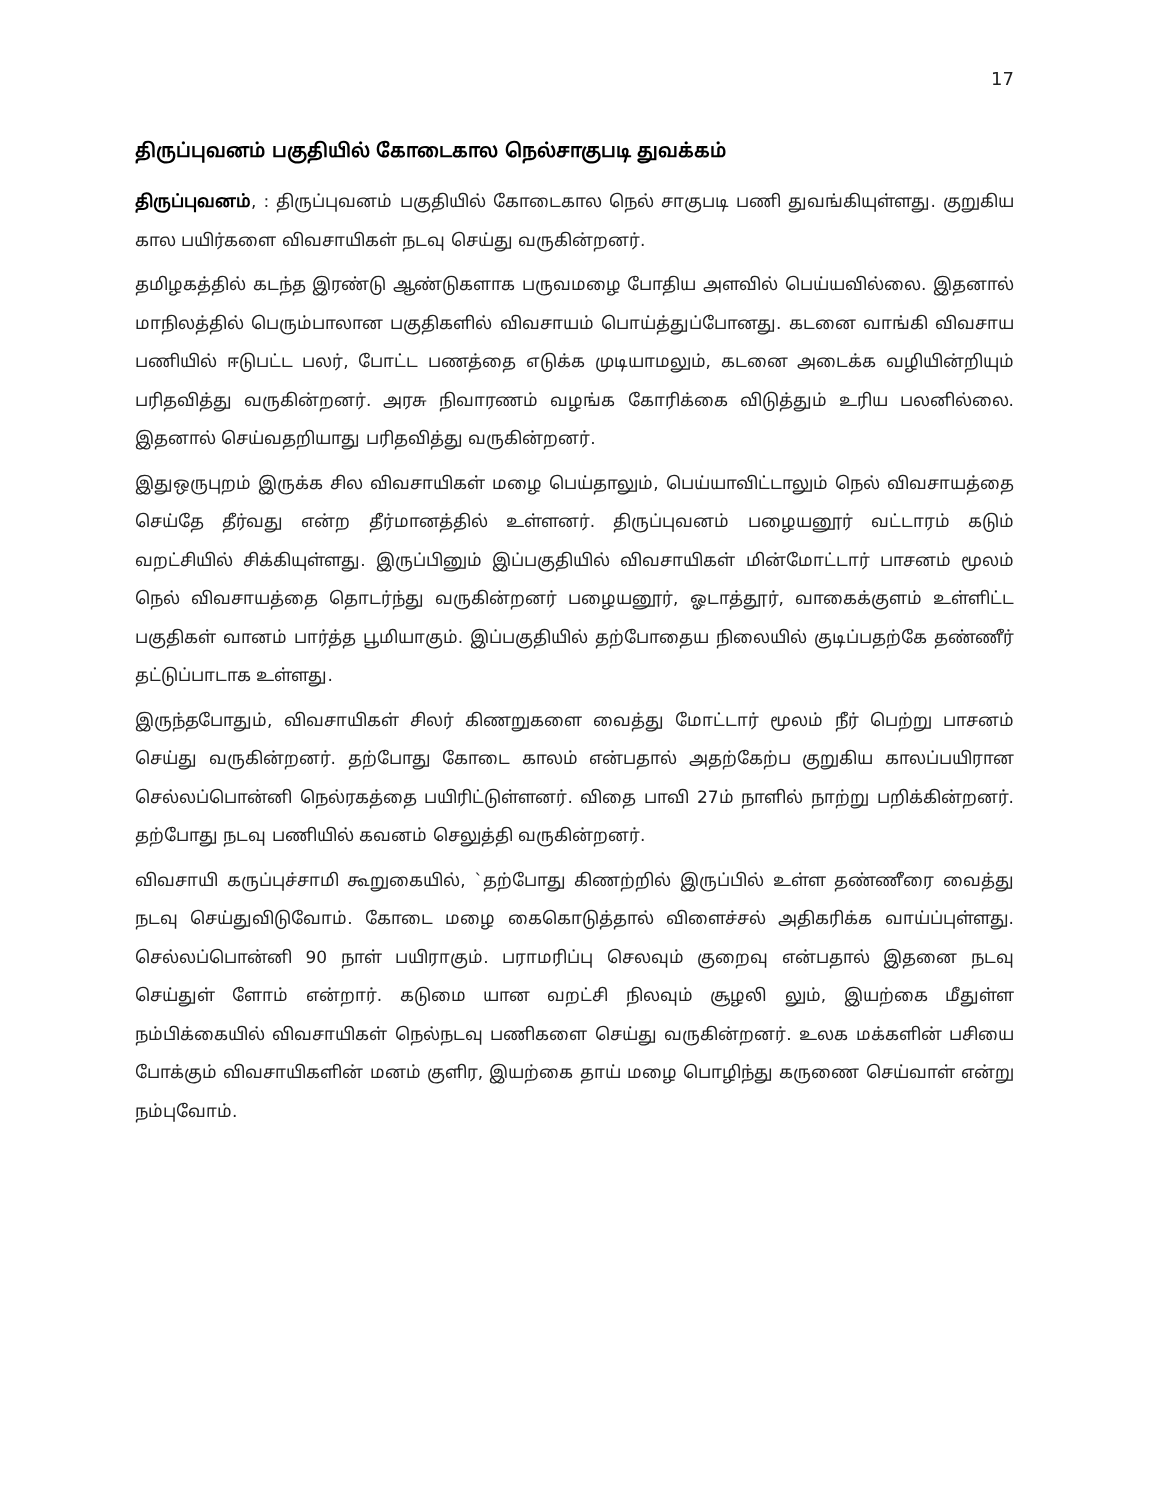17
திருப்புவனம் பகுதியில் கோடைகால நெல்சாகுபடி துவக்கம்
திருப்புவனம், : திருப்புவனம் பகுதியில் கோடைகால நெல் சாகுபடி பணி துவங்கியுள்ளது. குறுகிய கால பயிர்களை விவசாயிகள் நடவு செய்து வருகின்றனர்.
தமிழகத்தில் கடந்த இரண்டு ஆண்டுகளாக பருவமழை போதிய அளவில் பெய்யவில்லை. இதனால் மாநிலத்தில் பெரும்பாலான பகுதிகளில் விவசாயம் பொய்த்துப்போனது. கடனை வாங்கி விவசாய பணியில் ஈடுபட்ட பலர், போட்ட பணத்தை எடுக்க முடியாமலும், கடனை அடைக்க வழியின்றியும் பரிதவித்து வருகின்றனர். அரசு நிவாரணம் வழங்க கோரிக்கை விடுத்தும் உரிய பலனில்லை. இதனால் செய்வதறியாது பரிதவித்து வருகின்றனர்.
இதுஒருபுறம் இருக்க சில விவசாயிகள் மழை பெய்தாலும், பெய்யாவிட்டாலும் நெல் விவசாயத்தை செய்தே தீர்வது என்ற தீர்மானத்தில் உள்ளனர். திருப்புவனம் பழையனூர் வட்டாரம் கடும் வறட்சியில் சிக்கியுள்ளது. இருப்பினும் இப்பகுதியில் விவசாயிகள் மின்மோட்டார் பாசனம் மூலம் நெல் விவசாயத்தை தொடர்ந்து வருகின்றனர் பழையனூர், ஓடாத்தூர், வாகைக்குளம் உள்ளிட்ட பகுதிகள் வானம் பார்த்த பூமியாகும். இப்பகுதியில் தற்போதைய நிலையில் குடிப்பதற்கே தண்ணீர் தட்டுப்பாடாக உள்ளது.
இருந்தபோதும், விவசாயிகள் சிலர் கிணறுகளை வைத்து மோட்டார் மூலம் நீர் பெற்று பாசனம் செய்து வருகின்றனர். தற்போது கோடை காலம் என்பதால் அதற்கேற்ப குறுகிய காலப்பயிரான செல்லப்பொன்னி நெல்ரகத்தை பயிரிட்டுள்ளனர். விதை பாவி 27ம் நாளில் நாற்று பறிக்கின்றனர். தற்போது நடவு பணியில் கவனம் செலுத்தி வருகின்றனர்.
விவசாயி கருப்புச்சாமி கூறுகையில், `தற்போது கிணற்றில் இருப்பில் உள்ள தண்ணீரை வைத்து நடவு செய்துவிடுவோம். கோடை மழை கைகொடுத்தால் விளைச்சல் அதிகரிக்க வாய்ப்புள்ளது. செல்லப்பொன்னி 90 நாள் பயிராகும். பராமரிப்பு செலவும் குறைவு என்பதால் இதனை நடவு செய்துள் ளோம் என்றார். கடுமை யான வறட்சி நிலவும் சூழலி லும், இயற்கை மீதுள்ள நம்பிக்கையில் விவசாயிகள் நெல்நடவு பணிகளை செய்து வருகின்றனர். உலக மக்களின் பசியை போக்கும் விவசாயிகளின் மனம் குளிர, இயற்கை தாய் மழை பொழிந்து கருணை செய்வாள் என்று நம்புவோம்.